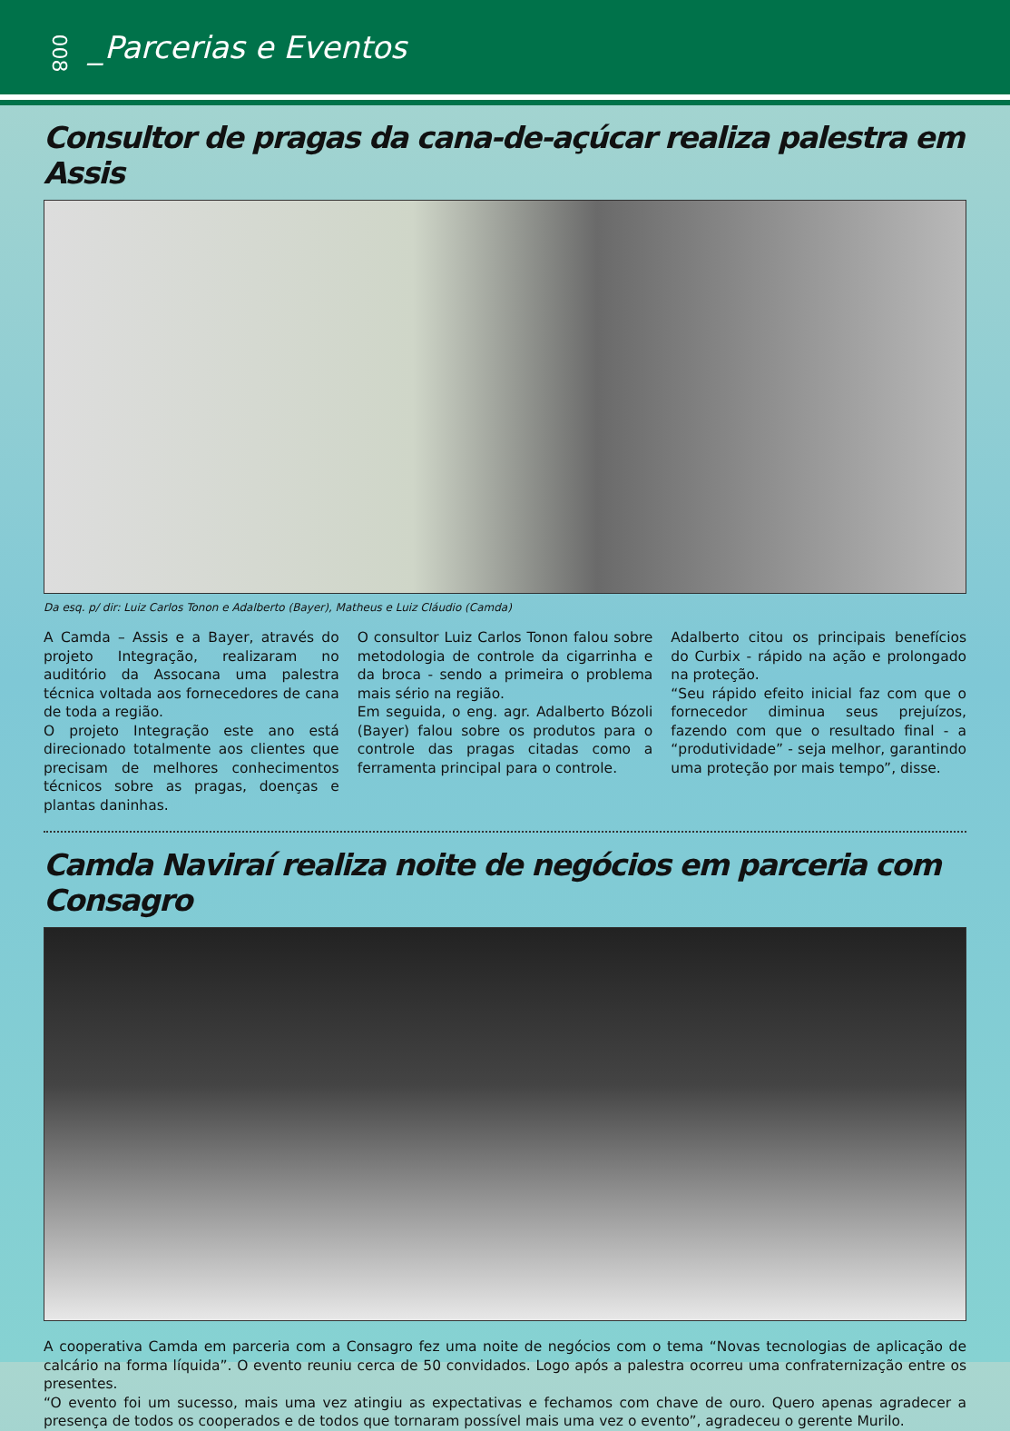008 _Parcerias e Eventos
Consultor de pragas da cana-de-açúcar realiza palestra em Assis
Da esq. p/ dir: Luiz Carlos Tonon e Adalberto (Bayer), Matheus e Luiz Cláudio (Camda)
A Camda – Assis e a Bayer, através do projeto Integração, realizaram no auditório da Assocana uma palestra técnica voltada aos fornecedores de cana de toda a região.
O projeto Integração este ano está direcionado totalmente aos clientes que precisam de melhores conhecimentos técnicos sobre as pragas, doenças e plantas daninhas.
O consultor Luiz Carlos Tonon falou sobre metodologia de controle da cigarrinha e da broca - sendo a primeira o problema mais sério na região.
Em seguida, o eng. agr. Adalberto Bózoli (Bayer) falou sobre os produtos para o controle das pragas citadas como a ferramenta principal para o controle.
Adalberto citou os principais benefícios do Curbix - rápido na ação e prolongado na proteção.
“Seu rápido efeito inicial faz com que o fornecedor diminua seus prejuízos, fazendo com que o resultado final - a “produtividade” - seja melhor, garantindo uma proteção por mais tempo”, disse.
Camda Naviraí realiza noite de negócios em parceria com Consagro
A cooperativa Camda em parceria com a Consagro fez uma noite de negócios com o tema “Novas tecnologias de aplicação de calcário na forma líquida”. O evento reuniu cerca de 50 convidados. Logo após a palestra ocorreu uma confraternização entre os presentes.
“O evento foi um sucesso, mais uma vez atingiu as expectativas e fechamos com chave de ouro. Quero apenas agradecer a presença de todos os cooperados e de todos que tornaram possível mais uma vez o evento”, agradeceu o gerente Murilo.